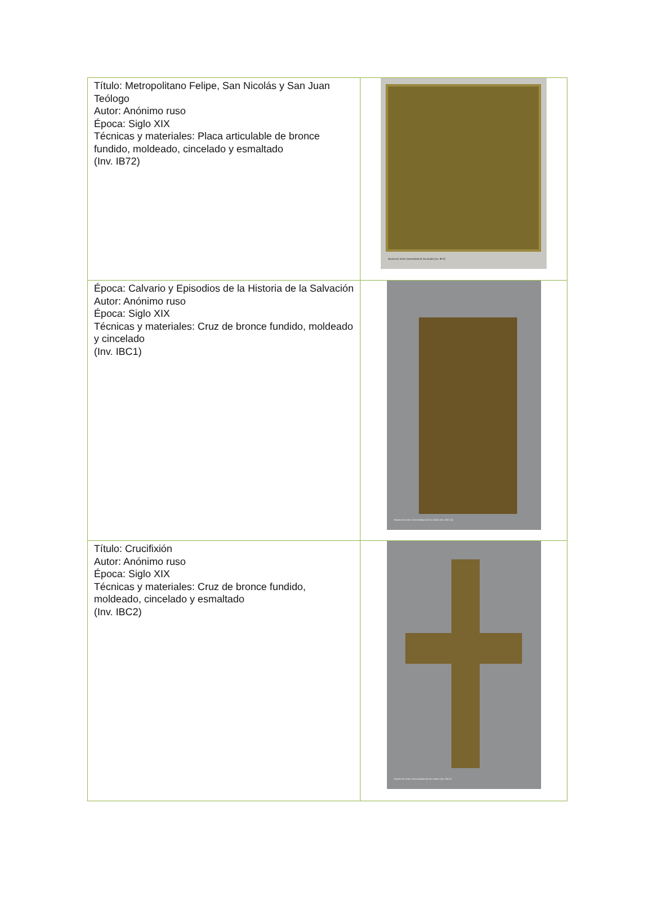| Título: Metropolitano Felipe, San Nicolás y San Juan Teólogo Autor: Anónimo ruso Época: Siglo XIX Técnicas y materiales: Placa articulable de bronce fundido, moldeado, cincelado y esmaltado (Inv. IB72) | Museo de Artes Universidad de los Andes (Inv. IB72) |
| Época: Calvario y Episodios de la Historia de la Salvación Autor: Anónimo ruso Época: Siglo XIX Técnicas y materiales: Cruz de bronce fundido, moldeado y cincelado (Inv. IBC1) | Museo de Artes Universidad de los Andes (Inv. IBC1a) |
| Título: Crucifixión Autor: Anónimo ruso Época: Siglo XIX Técnicas y materiales: Cruz de bronce fundido, moldeado, cincelado y esmaltado (Inv. IBC2) | Museo de Artes Universidad de los Andes (Inv. IBC2) |